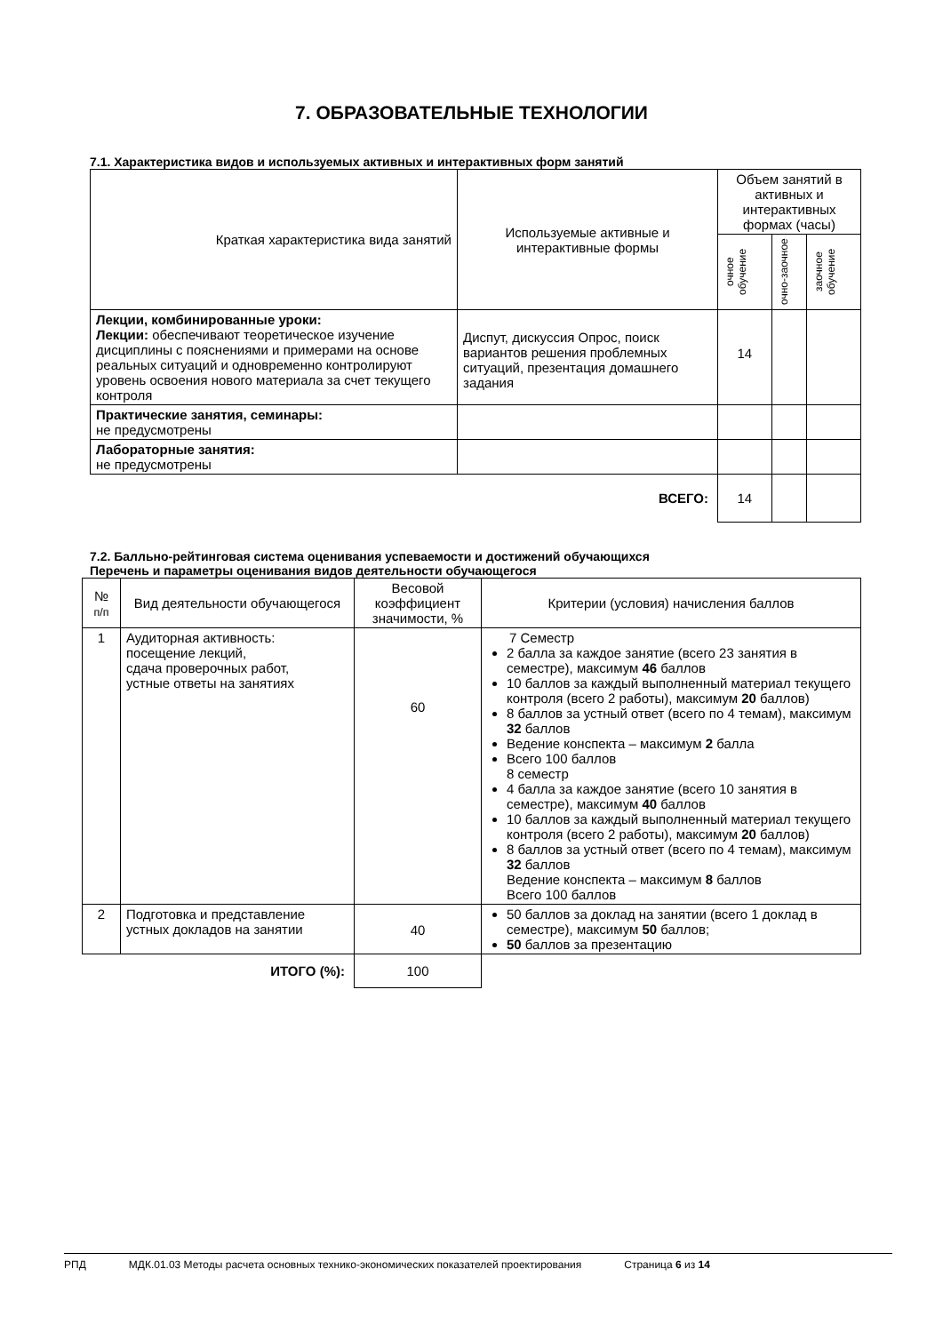7. ОБРАЗОВАТЕЛЬНЫЕ ТЕХНОЛОГИИ
7.1. Характеристика видов и используемых активных и интерактивных форм занятий
| Краткая характеристика вида занятий | Используемые активные и интерактивные формы | Объем занятий в активных и интерактивных формах (часы) | | |
| --- | --- | --- | --- | --- |
| | | очное обучение | очно-заочное | заочное обучение |
| Лекции, комбинированные уроки: Лекции: обеспечивают теоретическое изучение дисциплины с пояснениями и примерами на основе реальных ситуаций и одновременно контролируют уровень освоения нового материала за счет текущего контроля | Диспут, дискуссия Опрос, поиск вариантов решения проблемных ситуаций, презентация домашнего задания | 14 | | |
| Практические занятия, семинары: не предусмотрены | | | | |
| Лабораторные занятия: не предусмотрены | | | | |
| ВСЕГО: | | 14 | | |
7.2. Балльно-рейтинговая система оценивания успеваемости и достижений обучающихся
Перечень и параметры оценивания видов деятельности обучающегося
| № п/п | Вид деятельности обучающегося | Весовой коэффициент значимости, % | Критерии (условия) начисления баллов |
| --- | --- | --- | --- |
| 1 | Аудиторная активность: посещение лекций, сдача проверочных работ, устные ответы на занятиях | 60 | 7 Семестр 2 балла за каждое занятие (всего 23 занятия в семестре), максимум 46 баллов 10 баллов за каждый выполненный материал текущего контроля (всего 2 работы), максимум 20 баллов) 8 баллов за устный ответ (всего по 4 темам), максимум 32 баллов Ведение конспекта – максимум 2 балла Всего 100 баллов 8 семестр 4 балла за каждое занятие (всего 10 занятия в семестре), максимум 40 баллов 10 баллов за каждый выполненный материал текущего контроля (всего 2 работы), максимум 20 баллов) 8 баллов за устный ответ (всего по 4 темам), максимум 32 баллов Ведение конспекта – максимум 8 баллов Всего 100 баллов |
| 2 | Подготовка и представление устных докладов на занятии | 40 | 50 баллов за доклад на занятии (всего 1 доклад в семестре), максимум 50 баллов; 50 баллов за презентацию |
| ИТОГО (%): | | 100 | |
РПД МДК.01.03 Методы расчета основных технико-экономических показателей проектирования Страница 6 из 14